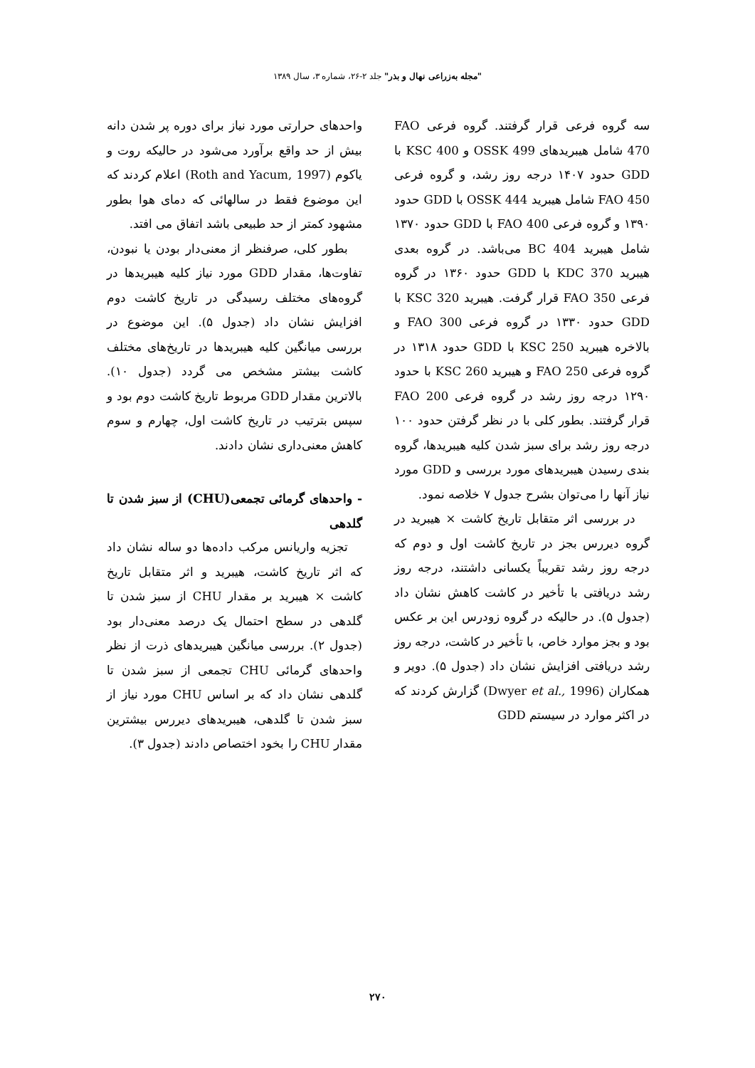"مجله به‌زراعی نهال و بذر" جلد ۲-۲۶، شماره ۳، سال ۱۳۸۹
سه گروه فرعی قرار گرفتند. گروه فرعی FAO 470 شامل هیبریدهای OSSK 499 و KSC 400 با GDD حدود ۱۴۰۷ درجه روز رشد، و گروه فرعی FAO 450 شامل هیبرید OSSK 444 با GDD حدود ۱۳۹۰ و گروه فرعی FAO 400 با GDD حدود ۱۳۷۰ شامل هیبرید BC 404 می‌باشد. در گروه بعدی هیبرید KDC 370 با GDD حدود ۱۳۶۰ در گروه فرعی FAO 350 قرار گرفت. هیبرید KSC 320 با GDD حدود ۱۳۳۰ در گروه فرعی FAO 300 و بالاخره هیبرید KSC 250 با GDD حدود ۱۳۱۸ در گروه فرعی FAO 250 و هیبرید KSC 260 با حدود ۱۲۹۰ درجه روز رشد در گروه فرعی FAO 200 قرار گرفتند. بطور کلی با در نظر گرفتن حدود ۱۰۰ درجه روز رشد برای سبز شدن کلیه هیبریدها، گروه بندی رسیدن هیبریدهای مورد بررسی و GDD مورد نیاز آنها را می‌توان بشرح جدول ۷ خلاصه نمود.
در بررسی اثر متقابل تاریخ کاشت × هیبرید در گروه دیررس بجز در تاریخ کاشت اول و دوم که درجه روز رشد تقریباً یکسانی داشتند، درجه روز رشد دریافتی با تأخیر در کاشت کاهش نشان داد (جدول ۵). در حالیکه در گروه زودرس این بر عکس بود و بجز موارد خاص، با تأخیر در کاشت، درجه روز رشد دریافتی افزایش نشان داد (جدول ۵). دویر و همکاران (Dwyer et al., 1996) گزارش کردند که در اکثر موارد در سیستم GDD
واحدهای حرارتی مورد نیاز برای دوره پر شدن دانه بیش از حد واقع برآورد می‌شود در حالیکه روت و یاکوم (Roth and Yacum, 1997) اعلام کردند که این موضوع فقط در سالهائی که دمای هوا بطور مشهود کمتر از حد طبیعی باشد اتفاق می افتد.
بطور کلی، صرفنظر از معنی‌دار بودن یا نبودن، تفاوت‌ها، مقدار GDD مورد نیاز کلیه هیبریدها در گروه‌های مختلف رسیدگی در تاریخ کاشت دوم افزایش نشان داد (جدول ۵). این موضوع در بررسی میانگین کلیه هیبریدها در تاریخ‌های مختلف کاشت بیشتر مشخص می گردد (جدول ۱۰). بالاترین مقدار GDD مربوط تاریخ کاشت دوم بود و سپس بترتیب در تاریخ کاشت اول، چهارم و سوم کاهش معنی‌داری نشان دادند.
- واحدهای گرمائی تجمعی(CHU) از سبز شدن تا گلدهی
تجزیه واریانس مرکب داده‌ها دو ساله نشان داد که اثر تاریخ کاشت، هیبرید و اثر متقابل تاریخ کاشت × هیبرید بر مقدار CHU از سبز شدن تا گلدهی در سطح احتمال یک درصد معنی‌دار بود (جدول ۲). بررسی میانگین هیبریدهای ذرت از نظر واحدهای گرمائی CHU تجمعی از سبز شدن تا گلدهی نشان داد که بر اساس CHU مورد نیاز از سبز شدن تا گلدهی، هیبریدهای دیررس بیشترین مقدار CHU را بخود اختصاص دادند (جدول ۳).
۲۷۰